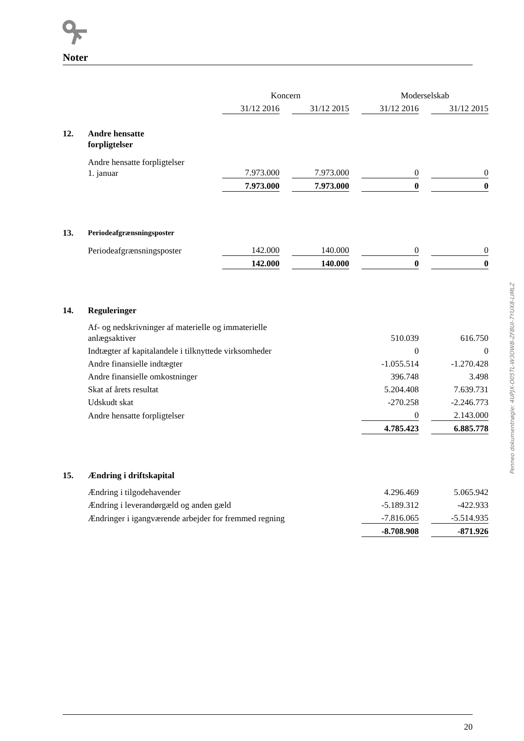Noter
| | | Koncern | | Moderselskab | |
| | | 31/12 2016 | 31/12 2015 | 31/12 2016 | 31/12 2015 |
| 12. | Andre hensatte forpligtelser | | | | |
| | Andre hensatte forpligtelser 1. januar | 7.973.000 | 7.973.000 | 0 | 0 |
| | | 7.973.000 | 7.973.000 | 0 | 0 |
| 13. | Periodeafgrænsningsposter | | | | |
| | Periodeafgrænsningsposter | 142.000 | 140.000 | 0 | 0 |
| | | 142.000 | 140.000 | 0 | 0 |
| 14. | Reguleringer | | | | |
| | Af- og nedskrivninger af materielle og immaterielle anlægsaktiver | | | 510.039 | 616.750 |
| | Indtægter af kapitalandele i tilknyttede virksomheder | | | 0 | 0 |
| | Andre finansielle indtægter | | | -1.055.514 | -1.270.428 |
| | Andre finansielle omkostninger | | | 396.748 | 3.498 |
| | Skat af årets resultat | | | 5.204.408 | 7.639.731 |
| | Udskudt skat | | | -270.258 | -2.246.773 |
| | Andre hensatte forpligtelser | | | 0 | 2.143.000 |
| | | | | 4.785.423 | 6.885.778 |
| 15. | Ændring i driftskapital | | | | |
| | Ændring i tilgodehavender | | | 4.296.469 | 5.065.942 |
| | Ændring i leverandørgæld og anden gæld | | | -5.189.312 | -422.933 |
| | Ændringer i igangværende arbejder for fremmed regning | | | -7.816.065 | -5.514.935 |
| | | | | -8.708.908 | -871.926 |
Penneo dokumentnøgle: 4UPJX-O05TL-W3OWB-ZFBUI-7YUX8-LIMLZ
20